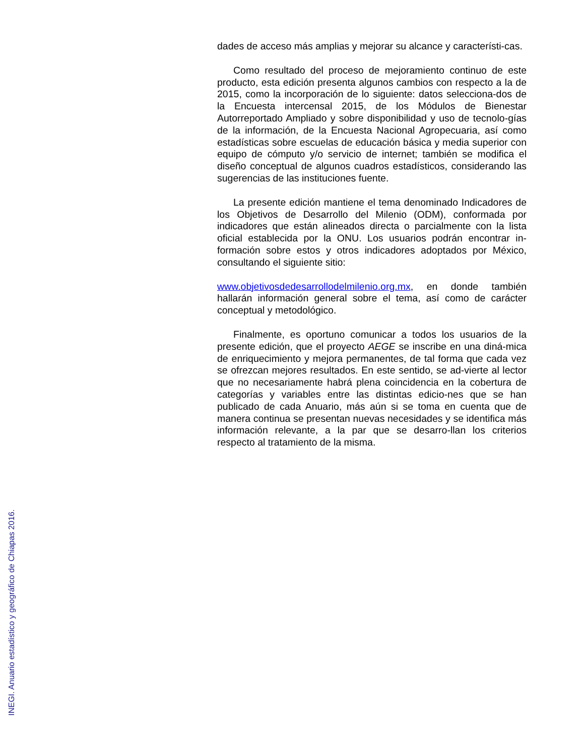dades de acceso más amplias y mejorar su alcance y característi-cas.
Como resultado del proceso de mejoramiento continuo de este producto, esta edición presenta algunos cambios con respecto a la de 2015, como la incorporación de lo siguiente: datos selecciona-dos de la Encuesta intercensal 2015, de los Módulos de Bienestar Autorreportado Ampliado y sobre disponibilidad y uso de tecnolo-gías de la información, de la Encuesta Nacional Agropecuaria, así como estadísticas sobre escuelas de educación básica y media superior con equipo de cómputo y/o servicio de internet; también se modifica el diseño conceptual de algunos cuadros estadísticos, considerando las sugerencias de las instituciones fuente.
La presente edición mantiene el tema denominado Indicadores de los Objetivos de Desarrollo del Milenio (ODM), conformada por indicadores que están alineados directa o parcialmente con la lista oficial establecida por la ONU. Los usuarios podrán encontrar in-formación sobre estos y otros indicadores adoptados por México, consultando el siguiente sitio:
www.objetivosdedesarrollodelmilenio.org.mx, en donde también hallarán información general sobre el tema, así como de carácter conceptual y metodológico.
Finalmente, es oportuno comunicar a todos los usuarios de la presente edición, que el proyecto AEGE se inscribe en una diná-mica de enriquecimiento y mejora permanentes, de tal forma que cada vez se ofrezcan mejores resultados. En este sentido, se ad-vierte al lector que no necesariamente habrá plena coincidencia en la cobertura de categorías y variables entre las distintas edicio-nes que se han publicado de cada Anuario, más aún si se toma en cuenta que de manera continua se presentan nuevas necesidades y se identifica más información relevante, a la par que se desarro-llan los criterios respecto al tratamiento de la misma.
INEGI. Anuario estadístico y geográfico de Chiapas 2016.